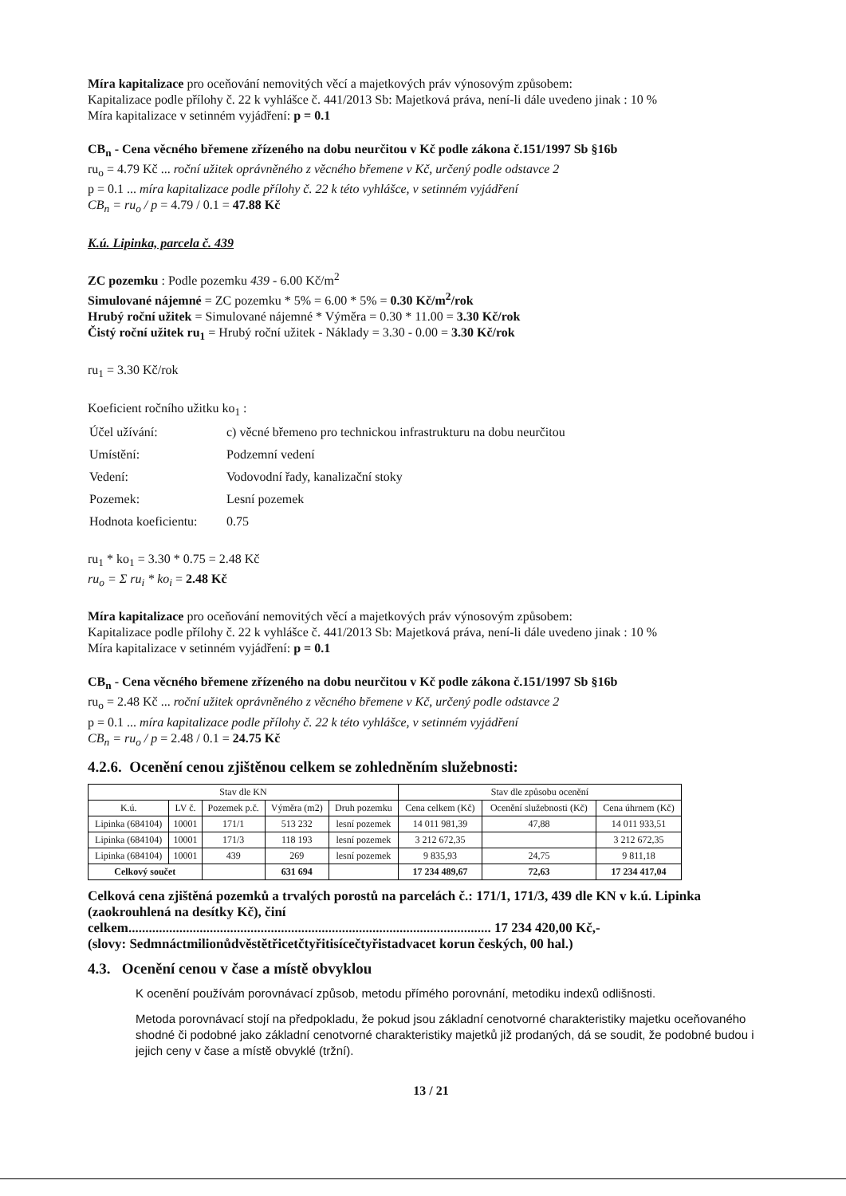Míra kapitalizace pro oceňování nemovitých věcí a majetkových práv výnosovým způsobem:
Kapitalizace podle přílohy č. 22 k vyhlášce č. 441/2013 Sb: Majetková práva, není-li dále uvedeno jinak : 10 %
Míra kapitalizace v setinném vyjádření: p = 0.1
CB<sub>n</sub> - Cena věcného břemene zřízeného na dobu neurčitou v Kč podle zákona č.151/1997 Sb §16b
ru<sub>o</sub> = 4.79 Kč ... roční užitek oprávněného z věcného břemene v Kč, určený podle odstavce 2
p = 0.1 ... míra kapitalizace podle přílohy č. 22 k této vyhlášce, v setinném vyjádření
CB<sub>n</sub> = ru<sub>o</sub> / p = 4.79 / 0.1 = 47.88 Kč
K.ú. Lipinka, parcela č. 439
ZC pozemku : Podle pozemku 439 - 6.00 Kč/m<sup>2</sup>
Simulované nájemné = ZC pozemku * 5% = 6.00 * 5% = 0.30 Kč/m<sup>2</sup>/rok
Hrubý roční užitek = Simulované nájemné * Výměra = 0.30 * 11.00 = 3.30 Kč/rok
Čistý roční užitek ru<sub>1</sub> = Hrubý roční užitek - Náklady = 3.30 - 0.00 = 3.30 Kč/rok
ru<sub>1</sub> = 3.30 Kč/rok
Koeficient ročního užitku ko<sub>1</sub> :
| Účel užívání: | c) věcné břemeno pro technickou infrastrukturu na dobu neurčitou |
| Umístění: | Podzemní vedení |
| Vedení: | Vodovodní řady, kanalizační stoky |
| Pozemek: | Lesní pozemek |
| Hodnota koeficientu: | 0.75 |
ru<sub>1</sub> * ko<sub>1</sub> = 3.30 * 0.75 = 2.48 Kč
ru<sub>o</sub> = Σ ru<sub>i</sub> * ko<sub>i</sub> = 2.48 Kč
Míra kapitalizace pro oceňování nemovitých věcí a majetkových práv výnosovým způsobem:
Kapitalizace podle přílohy č. 22 k vyhlášce č. 441/2013 Sb: Majetková práva, není-li dále uvedeno jinak : 10 %
Míra kapitalizace v setinném vyjádření: p = 0.1
CB<sub>n</sub> - Cena věcného břemene zřízeného na dobu neurčitou v Kč podle zákona č.151/1997 Sb §16b
ru<sub>o</sub> = 2.48 Kč ... roční užitek oprávněného z věcného břemene v Kč, určený podle odstavce 2
p = 0.1 ... míra kapitalizace podle přílohy č. 22 k této vyhlášce, v setinném vyjádření
CB<sub>n</sub> = ru<sub>o</sub> / p = 2.48 / 0.1 = 24.75 Kč
4.2.6. Ocenění cenou zjištěnou celkem se zohledněním služebnosti:
| Stav dle KN | | | | | Stav dle způsobu ocenění | | |
| --- | --- | --- | --- | --- | --- | --- | --- |
| K.ú. | LV č. | Pozemek p.č. | Výměra (m2) | Druh pozemku | Cena celkem (Kč) | Ocenění služebnosti (Kč) | Cena úhrnem (Kč) |
| Lipinka (684104) | 10001 | 171/1 | 513 232 | lesní pozemek | 14 011 981,39 | 47,88 | 14 011 933,51 |
| Lipinka (684104) | 10001 | 171/3 | 118 193 | lesní pozemek | 3 212 672,35 | | 3 212 672,35 |
| Lipinka (684104) | 10001 | 439 | 269 | lesní pozemek | 9 835,93 | 24,75 | 9 811,18 |
| Celkový součet | | | 631 694 | | 17 234 489,67 | 72,63 | 17 234 417,04 |
Celková cena zjištěná pozemků a trvalých porostů na parcelách č.: 171/1, 171/3, 439 dle KN v k.ú. Lipinka (zaokrouhlená na desítky Kč), činí
celkem........................................................................................................... 17 234 420,00 Kč,-
(slovy: Sedmnáctmilionůdvěstětřicetčtyřitisícečtyřistadvacet korun českých, 00 hal.)
4.3. Ocenění cenou v čase a místě obvyklou
K ocenění používám porovnávací způsob, metodu přímého porovnání, metodiku indexů odlišnosti.
Metoda porovnávací stojí na předpokladu, že pokud jsou základní cenotvorné charakteristiky majetku oceňovaného shodné či podobné jako základní cenotvorné charakteristiky majetků již prodaných, dá se soudit, že podobné budou i jejich ceny v čase a místě obvyklé (tržní).
13 / 21